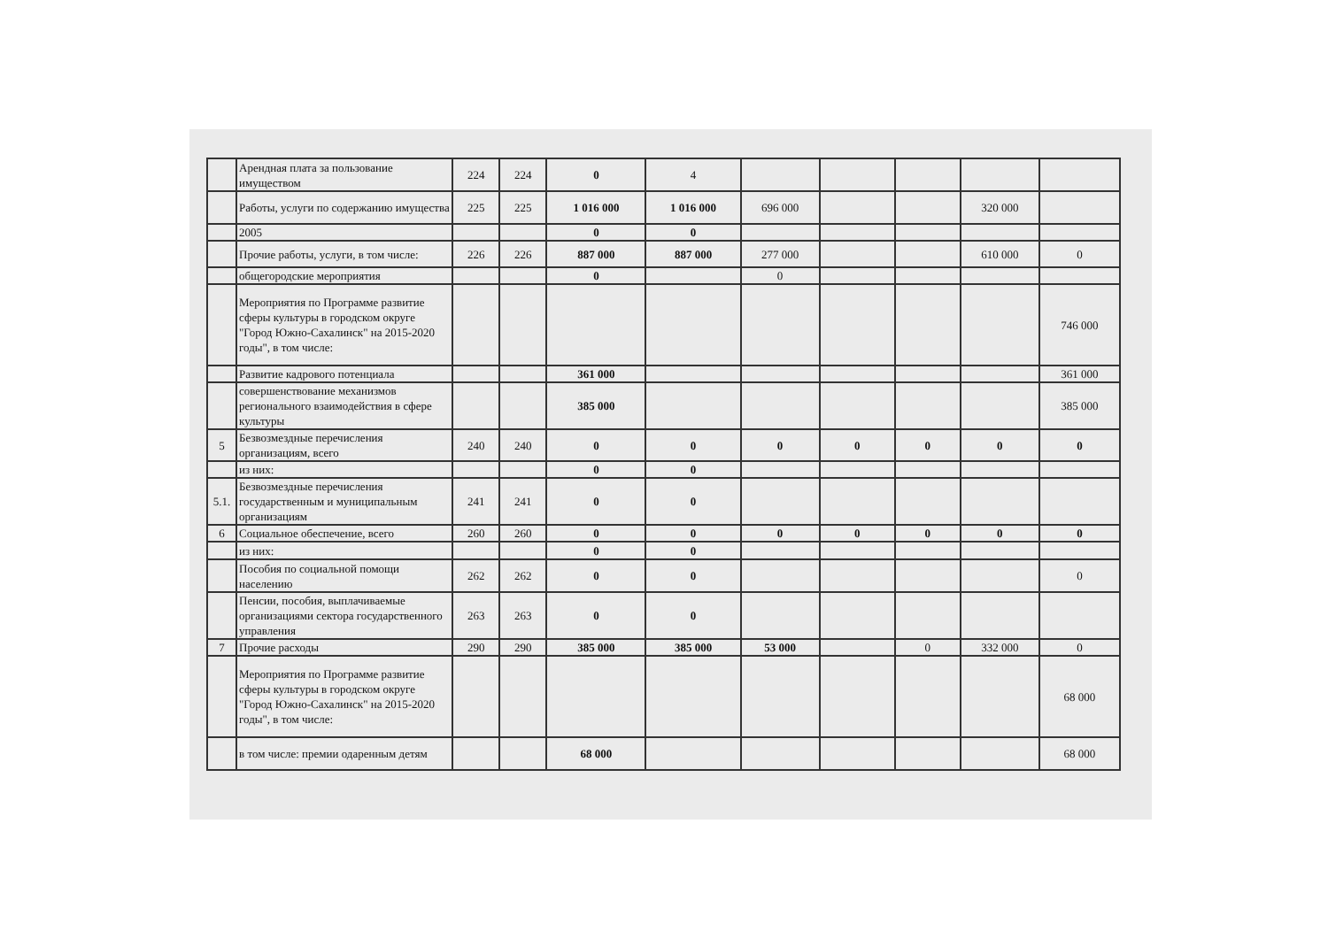| | Арендная плата за пользование имуществом | 224 | 224 | 0 | 4 | | | | | |
| | Работы, услуги по содержанию имущества | 225 | 225 | 1 016 000 | 1 016 000 | 696 000 | | | 320 000 | |
| | 2005 | | | 0 | 0 | | | | | |
| | Прочие работы, услуги, в том числе: | 226 | 226 | 887 000 | 887 000 | 277 000 | | | 610 000 | 0 |
| | общегородские мероприятия | | | 0 | | 0 | | | | |
| | Мероприятия по Программе развитие сферы культуры в городском округе "Город Южно-Сахалинск" на 2015-2020 годы", в том числе: | | | | | | | | | 746 000 |
| | Развитие кадрового потенциала | | | 361 000 | | | | | | 361 000 |
| | совершенствование механизмов регионального взаимодействия в сфере культуры | | | 385 000 | | | | | | 385 000 |
| 5 | Безвозмездные перечисления организациям, всего | 240 | 240 | 0 | 0 | 0 | 0 | 0 | 0 | 0 |
| | из них: | | | 0 | 0 | | | | | |
| 5.1. | Безвозмездные перечисления государственным и муниципальным организациям | 241 | 241 | 0 | 0 | | | | | |
| 6 | Социальное обеспечение, всего | 260 | 260 | 0 | 0 | 0 | 0 | 0 | 0 | 0 |
| | из них: | | | 0 | 0 | | | | | |
| | Пособия по социальной помощи населению | 262 | 262 | 0 | 0 | | | | | 0 |
| | Пенсии, пособия, выплачиваемые организациями сектора государственного управления | 263 | 263 | 0 | 0 | | | | | |
| 7 | Прочие расходы | 290 | 290 | 385 000 | 385 000 | 53 000 | | 0 | 332 000 | 0 |
| | Мероприятия по Программе развитие сферы культуры в городском округе "Город Южно-Сахалинск" на 2015-2020 годы", в том числе: | | | | | | | | | 68 000 |
| | в том числе: премии одаренным детям | | | 68 000 | | | | | | 68 000 |